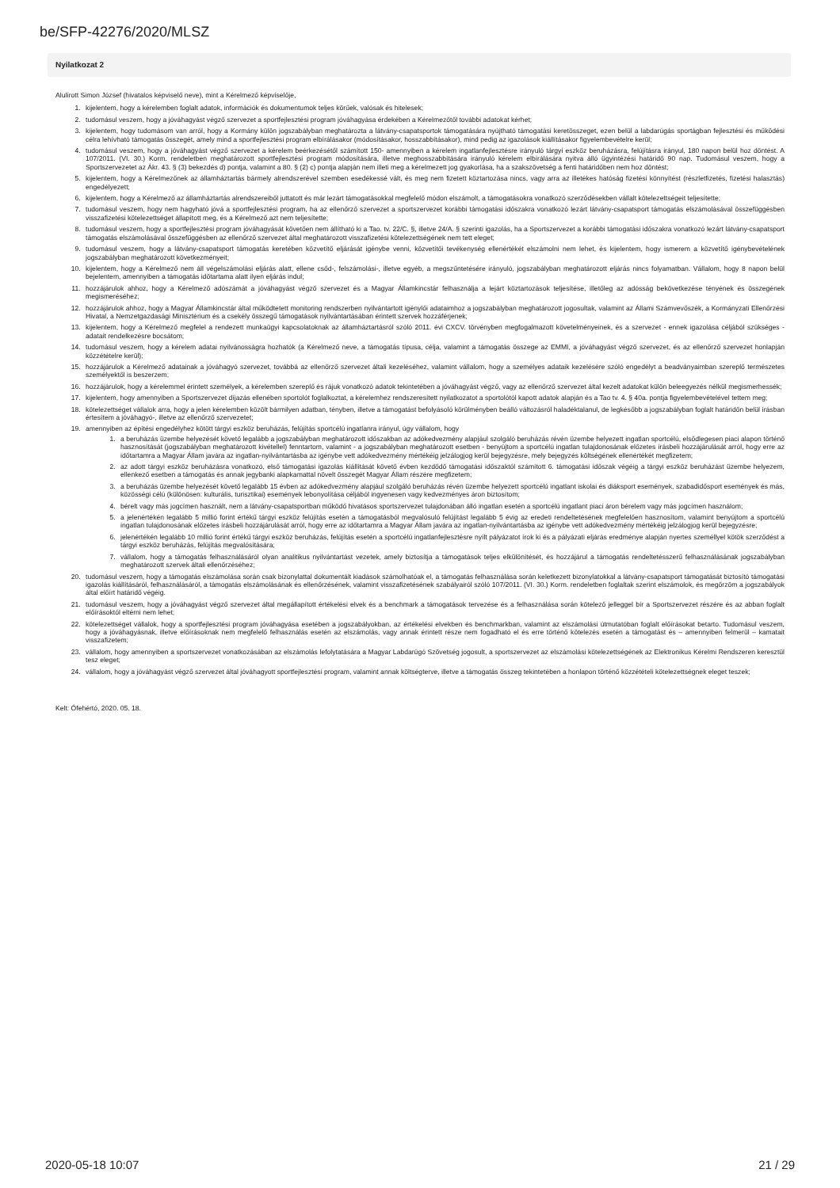be/SFP-42276/2020/MLSZ
Nyilatkozat 2
Alulírott Simon József (hivatalos képviselő neve), mint a Kérelmező képviselője,
1. kijelentem, hogy a kérelemben foglalt adatok, információk és dokumentumok teljes körűek, valósak és hitelesek;
2. tudomásul veszem, hogy a jóváhagyást végző szervezet a sportfejlesztési program jóváhagyása érdekében a Kérelmezőtől további adatokat kérhet;
3. kijelentem, hogy tudomásom van arról, hogy a Kormány külön jogszabályban meghatározta a látvány-csapatsportok támogatására nyújtható támogatási keretösszeget, ezen belül a labdarúgás sportágban fejlesztési és működési célra lehívható támogatás összegét, amely mind a sportfejlesztési program elbírálásakor (módosításakor, hosszabbításakor), mind pedig az igazolások kiállításakor figyelembevételre kerül;
4. tudomásul veszem, hogy a jóváhagyást végző szervezet a kérelem beérkezésétől számított 150- amennyiben a kérelem ingatlanfejlesztésre irányuló tárgyi eszköz beruházásra, felújításra irányul, 180 napon belül hoz döntést. A 107/2011. (VI. 30.) Korm. rendeletben meghatározott sportfejlesztési program módosítására, illetve meghosszabbítására irányuló kérelem elbírálására nyitva álló ügyintézési határidő 90 nap. Tudomásul veszem, hogy a Sportszervezetet az Ákr. 43. § (3) bekezdés d) pontja, valamint a 80. § (2) c) pontja alapján nem illeti meg a kérelmezett jog gyakorlása, ha a szakszövetség a fenti határidőben nem hoz döntést;
5. kijelentem, hogy a Kérelmezőnek az államháztartás bármely alrendszerével szemben esedékessé vált, és meg nem fizetett köztartozása nincs, vagy arra az illetékes hatóság fizetési könnyítést (részletfizetés, fizetési halasztás) engedélyezett;
6. kijelentem, hogy a Kérelmező az államháztartás alrendszereiből juttatott és már lezárt támogatásokkal megfelelő módon elszámolt, a támogatásokra vonatkozó szerződésekben vállalt kötelezettségeit teljesítette;
7. tudomásul veszem, hogy nem hagyható jóvá a sportfejlesztési program, ha az ellenőrző szervezet a sportszervezet korábbi támogatási időszakra vonatkozó lezárt látvány-csapatsport támogatás elszámolásával összefüggésben visszafizetési kötelezettséget állapított meg, és a Kérelmező azt nem teljesítette;
8. tudomásul veszem, hogy a sportfejlesztési program jóváhagyását követően nem állítható ki a Tao. tv. 22/C. §, illetve 24/A. § szerinti igazolás, ha a Sportszervezet a korábbi támogatási időszakra vonatkozó lezárt látvány-csapatsport támogatás elszámolásával összefüggésben az ellenőrző szervezet által meghatározott visszafizetési kötelezettségének nem tett eleget;
9. tudomásul veszem, hogy a látvány-csapatsport támogatás keretében közvetítő eljárását igénybe venni, közvetítői tevékenység ellenértékét elszámolni nem lehet, és kijelentem, hogy ismerem a közvetítő igénybevételének jogszabályban meghatározott következményeit;
10. kijelentem, hogy a Kérelmező nem áll végelszámolási eljárás alatt, ellene csőd-, felszámolási-, illetve egyéb, a megszűntetésére irányuló, jogszabályban meghatározott eljárás nincs folyamatban. Vállalom, hogy 8 napon belül bejelentem, amennyiben a támogatás időtartama alatt ilyen eljárás indul;
11. hozzájárulok ahhoz, hogy a Kérelmező adószámát a jóváhagyást végző szervezet és a Magyar Államkincstár felhasználja a lejárt köztartozások teljesítése, illetőleg az adósság bekövetkezése tényének és összegének megismeréséhez;
12. hozzájárulok ahhoz, hogy a Magyar Államkincstár által működtetett monitoring rendszerben nyilvántartott igénylői adataimhoz a jogszabályban meghatározott jogosultak, valamint az Állami Számvevőszék, a Kormányzati Ellenőrzési Hivatal, a Nemzetgazdasági Minisztérium és a csekély összegű támogatások nyilvántartásában érintett szervek hozzáférjenek;
13. kijelentem, hogy a Kérelmező megfelel a rendezett munkaügyi kapcsolatoknak az államháztartásról szóló 2011. évi CXCV. törvényben megfogalmazott követelményeinek, és a szervezet - ennek igazolása céljából szükséges - adatait rendelkezésre bocsátom;
14. tudomásul veszem, hogy a kérelem adatai nyilvánosságra hozhatók (a Kérelmező neve, a támogatás típusa, célja, valamint a támogatás összege az EMMI, a jóváhagyást végző szervezet, és az ellenőrző szervezet honlapján közzétételre kerül);
15. hozzájárulok a Kérelmező adatainak a jóváhagyó szervezet, továbbá az ellenőrző szervezet általi kezeléséhez, valamint vállalom, hogy a személyes adataik kezelésére szóló engedélyt a beadványaimban szereplő természetes személyektől is beszerzem;
16. hozzájárulok, hogy a kérelemmel érintett személyek, a kérelemben szereplő és rájuk vonatkozó adatok tekintetében a jóváhagyást végző, vagy az ellenőrző szervezet által kezelt adatokat külön beleegyezés nélkül megismerhessék;
17. kijelentem, hogy amennyiben a Sportszervezet díjazás ellenében sportolót foglalkoztat, a kérelemhez rendszeresített nyilatkozatot a sportolótól kapott adatok alapján és a Tao tv. 4. § 40a. pontja figyelembevételével tettem meg;
18. kötelezettséget vállalok arra, hogy a jelen kérelemben közölt bármilyen adatban, tényben, illetve a támogatást befolyásoló körülményben beálló változásról haladéktalanul, de legkésőbb a jogszabályban foglalt határidőn belül írásban értesítem a jóváhagyó-, illetve az ellenőrző szervezetet;
19. amennyiben az építési engedélyhez kötött tárgyi eszköz beruházás, felújítás sportcélú ingatlanra irányul, úgy vállalom, hogy
1. a beruházás üzembe helyezését követő legalább a jogszabályban meghatározott időszakban az adókedvezmény alapjául szolgáló beruházás révén üzembe helyezett ingatlan sportcélú, elsődlegesen piaci alapon történő hasznosítását (jogszabályban meghatározott kivétellel) fenntartom, valamint - a jogszabályban meghatározott esetben - benyújtom a sportcélú ingatlan tulajdonosának előzetes írásbeli hozzájárulását arról, hogy erre az időtartamra a Magyar Állam javára az ingatlan-nyilvántartásba az igénybe vett adókedvezmény mértékéig jelzálogjog kerül bejegyzésre, mely bejegyzés költségének ellenértékét megfizetem;
2. az adott tárgyi eszköz beruházásra vonatkozó, első támogatási igazolás kiállítását követő évben kezdődő támogatási időszaktól számított 6. támogatási időszak végéig a tárgyi eszköz beruházást üzembe helyezem, ellenkező esetben a támogatás és annak jegybanki alapkamattal növelt összegét Magyar Állam részére megfizetem;
3. a beruházás üzembe helyezését követő legalább 15 évben az adókedvezmény alapjául szolgáló beruházás révén üzembe helyezett sportcélú ingatlant iskolai és diáksport események, szabadidősport események és más, közösségi célú (különösen: kulturális, turisztikai) események lebonyolítása céljából ingyenesen vagy kedvezményes áron biztosítom;
4. bérelt vagy más jogcímen használt, nem a látvány-csapatsportban működő hivatásos sportszervezet tulajdonában álló ingatlan esetén a sportcélú ingatlant piaci áron bérelem vagy más jogcímen használom;
5. a jelenértékén legalább 5 millió forint értékű tárgyi eszköz felújítás esetén a támogatásból megvalósuló felújítást legalább 5 évig az eredeti rendeltetésének megfelelően hasznosítom, valamint benyújtom a sportcélú ingatlan tulajdonosának előzetes írásbeli hozzájárulását arról, hogy erre az időtartamra a Magyar Állam javára az ingatlan-nyilvántartásba az igénybe vett adókedvezmény mértékéig jelzálogjog kerül bejegyzésre;
6. jelenértékén legalább 10 millió forint értékű tárgyi eszköz beruházás, felújítás esetén a sportcélú ingatlanfejlesztésre nyílt pályázatot írok ki és a pályázati eljárás eredménye alapján nyertes személlyel kötök szerződést a tárgyi eszköz beruházás, felújítás megvalósítására;
7. vállalom, hogy a támogatás felhasználásáról olyan analitikus nyilvántartást vezetek, amely biztosítja a támogatások teljes elkülönítését, és hozzájárul a támogatás rendeltetésszerű felhasználásának jogszabályban meghatározott szervek általi ellenőrzéséhez;
20. tudomásul veszem, hogy a támogatás elszámolása során csak bizonylattal dokumentált kiadások számolhatóak el, a támogatás felhasználása során keletkezett bizonylatokkal a látvány-csapatsport támogatását biztosító támogatási igazolás kiállításáról, felhasználásáról, a támogatás elszámolásának és ellenőrzésének, valamint visszafizetésének szabályairól szóló 107/2011. (VI. 30.) Korm. rendeletben foglaltak szerint elszámolok, és megőrzöm a jogszabályok által előírt határidő végéig.
21. tudomásul veszem, hogy a jóváhagyást végző szervezet által megállapított értékelési elvek és a benchmark a támogatások tervezése és a felhasználása során kötelező jelleggel bír a Sportszervezet részére és az abban foglalt előírásoktól eltérni nem lehet;
22. kötelezettséget vállalok, hogy a sportfejlesztési program jóváhagyása esetében a jogszabályokban, az értékelési elvekben és benchmarkban, valamint az elszámolási útmutatóban foglalt előírásokat betarto. Tudomásul veszem, hogy a jóváhagyásnak, illetve előírásoknak nem megfelelő felhasználás esetén az elszámolás, vagy annak érintett része nem fogadható el és erre történő kötelezés esetén a támogatást és – amennyiben felmerül – kamatait visszafizetem;
23. vállalom, hogy amennyiben a sportszervezet vonatkozásában az elszámolás lefolytatására a Magyar Labdarúgó Szövetség jogosult, a sportszervezet az elszámolási kötelezettségének az Elektronikus Kérelmi Rendszeren keresztül tesz eleget;
24. vállalom, hogy a jóváhagyást végző szervezet által jóváhagyott sportfejlesztési program, valamint annak költségterve, illetve a támogatás összeg tekintetében a honlapon történő közzétételi kötelezettségnek eleget teszek;
Kelt: Ófehértó, 2020. 05. 18.
2020-05-18 10:07 21 / 29